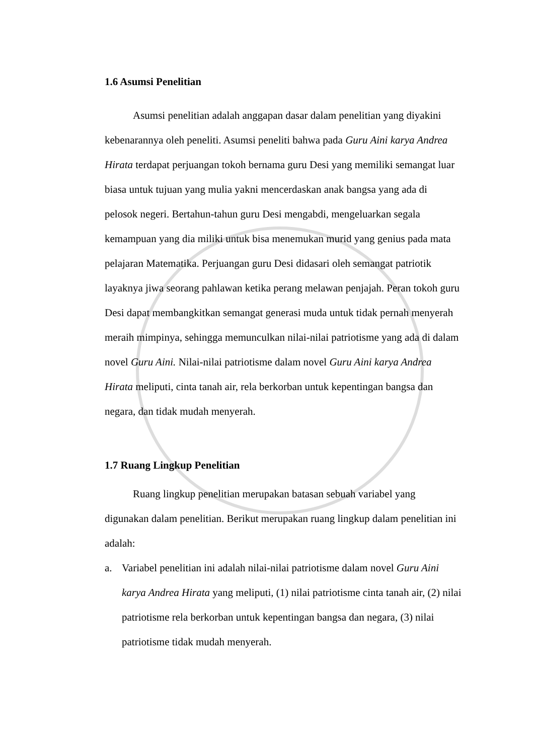1.6 Asumsi Penelitian
Asumsi penelitian adalah anggapan dasar dalam penelitian yang diyakini kebenarannya oleh peneliti. Asumsi peneliti bahwa pada Guru Aini karya Andrea Hirata terdapat perjuangan tokoh bernama guru Desi yang memiliki semangat luar biasa untuk tujuan yang mulia yakni mencerdaskan anak bangsa yang ada di pelosok negeri. Bertahun-tahun guru Desi mengabdi, mengeluarkan segala kemampuan yang dia miliki untuk bisa menemukan murid yang genius pada mata pelajaran Matematika. Perjuangan guru Desi didasari oleh semangat patriotik layaknya jiwa seorang pahlawan ketika perang melawan penjajah. Peran tokoh guru Desi dapat membangkitkan semangat generasi muda untuk tidak pernah menyerah meraih mimpinya, sehingga memunculkan nilai-nilai patriotisme yang ada di dalam novel Guru Aini. Nilai-nilai patriotisme dalam novel Guru Aini karya Andrea Hirata meliputi, cinta tanah air, rela berkorban untuk kepentingan bangsa dan negara, dan tidak mudah menyerah.
1.7 Ruang Lingkup Penelitian
Ruang lingkup penelitian merupakan batasan sebuah variabel yang digunakan dalam penelitian. Berikut merupakan ruang lingkup dalam penelitian ini adalah:
a. Variabel penelitian ini adalah nilai-nilai patriotisme dalam novel Guru Aini karya Andrea Hirata yang meliputi, (1) nilai patriotisme cinta tanah air, (2) nilai patriotisme rela berkorban untuk kepentingan bangsa dan negara, (3) nilai patriotisme tidak mudah menyerah.